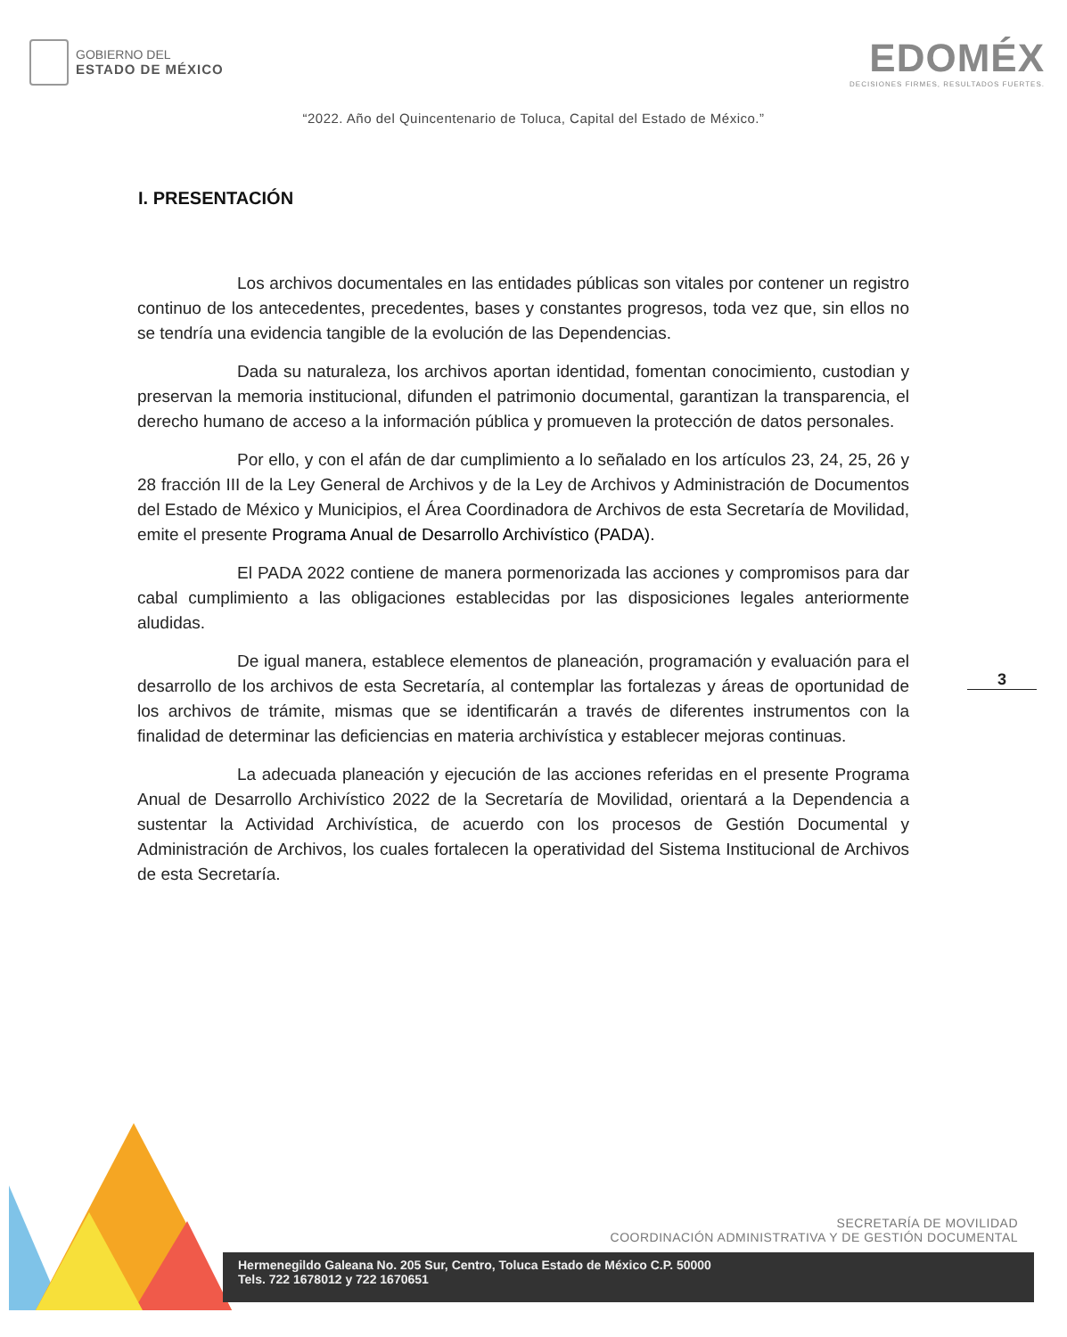GOBIERNO DEL
ESTADO DE MÉXICO
EDOMÉX
DECISIONES FIRMES, RESULTADOS FUERTES.
“2022. Año del Quincentenario de Toluca, Capital del Estado de México.”
I. PRESENTACIÓN
Los archivos documentales en las entidades públicas son vitales por contener un registro continuo de los antecedentes, precedentes, bases y constantes progresos, toda vez que, sin ellos no se tendría una evidencia tangible de la evolución de las Dependencias.
Dada su naturaleza, los archivos aportan identidad, fomentan conocimiento, custodian y preservan la memoria institucional, difunden el patrimonio documental, garantizan la transparencia, el derecho humano de acceso a la información pública y promueven la protección de datos personales.
Por ello, y con el afán de dar cumplimiento a lo señalado en los artículos 23, 24, 25, 26 y 28 fracción III de la Ley General de Archivos y de la Ley de Archivos y Administración de Documentos del Estado de México y Municipios, el Área Coordinadora de Archivos de esta Secretaría de Movilidad, emite el presente Programa Anual de Desarrollo Archivístico (PADA).
El PADA 2022 contiene de manera pormenorizada las acciones y compromisos para dar cabal cumplimiento a las obligaciones establecidas por las disposiciones legales anteriormente aludidas.
De igual manera, establece elementos de planeación, programación y evaluación para el desarrollo de los archivos de esta Secretaría, al contemplar las fortalezas y áreas de oportunidad de los archivos de trámite, mismas que se identificarán a través de diferentes instrumentos con la finalidad de determinar las deficiencias en materia archivística y establecer mejoras continuas.
La adecuada planeación y ejecución de las acciones referidas en el presente Programa Anual de Desarrollo Archivístico 2022 de la Secretaría de Movilidad, orientará a la Dependencia a sustentar la Actividad Archivística, de acuerdo con los procesos de Gestión Documental y Administración de Archivos, los cuales fortalecen la operatividad del Sistema Institucional de Archivos de esta Secretaría.
3
SECRETARÍA DE MOVILIDAD
COORDINACIÓN ADMINISTRATIVA Y DE GESTIÓN DOCUMENTAL
Hermenegildo Galeana No. 205 Sur, Centro, Toluca Estado de México C.P. 50000
Tels. 722 1678012 y 722 1670651